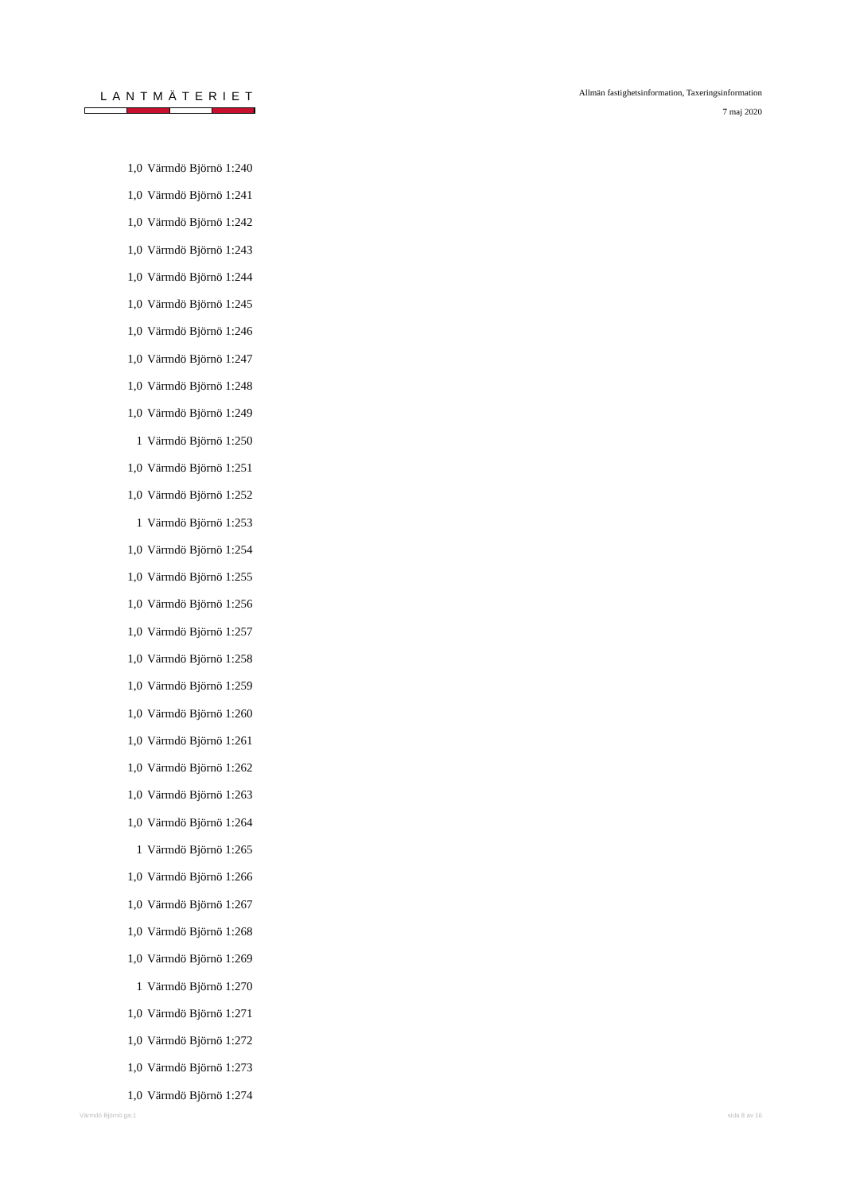LANTMÄTERIET
Allmän fastighetsinformation, Taxeringsinformation
7 maj 2020
| 1,0 | Värmdö Björnö 1:240 |
| 1,0 | Värmdö Björnö 1:241 |
| 1,0 | Värmdö Björnö 1:242 |
| 1,0 | Värmdö Björnö 1:243 |
| 1,0 | Värmdö Björnö 1:244 |
| 1,0 | Värmdö Björnö 1:245 |
| 1,0 | Värmdö Björnö 1:246 |
| 1,0 | Värmdö Björnö 1:247 |
| 1,0 | Värmdö Björnö 1:248 |
| 1,0 | Värmdö Björnö 1:249 |
| 1 | Värmdö Björnö 1:250 |
| 1,0 | Värmdö Björnö 1:251 |
| 1,0 | Värmdö Björnö 1:252 |
| 1 | Värmdö Björnö 1:253 |
| 1,0 | Värmdö Björnö 1:254 |
| 1,0 | Värmdö Björnö 1:255 |
| 1,0 | Värmdö Björnö 1:256 |
| 1,0 | Värmdö Björnö 1:257 |
| 1,0 | Värmdö Björnö 1:258 |
| 1,0 | Värmdö Björnö 1:259 |
| 1,0 | Värmdö Björnö 1:260 |
| 1,0 | Värmdö Björnö 1:261 |
| 1,0 | Värmdö Björnö 1:262 |
| 1,0 | Värmdö Björnö 1:263 |
| 1,0 | Värmdö Björnö 1:264 |
| 1 | Värmdö Björnö 1:265 |
| 1,0 | Värmdö Björnö 1:266 |
| 1,0 | Värmdö Björnö 1:267 |
| 1,0 | Värmdö Björnö 1:268 |
| 1,0 | Värmdö Björnö 1:269 |
| 1 | Värmdö Björnö 1:270 |
| 1,0 | Värmdö Björnö 1:271 |
| 1,0 | Värmdö Björnö 1:272 |
| 1,0 | Värmdö Björnö 1:273 |
| 1,0 | Värmdö Björnö 1:274 |
Värmdö Björnö ga:1 sida 8 av 16